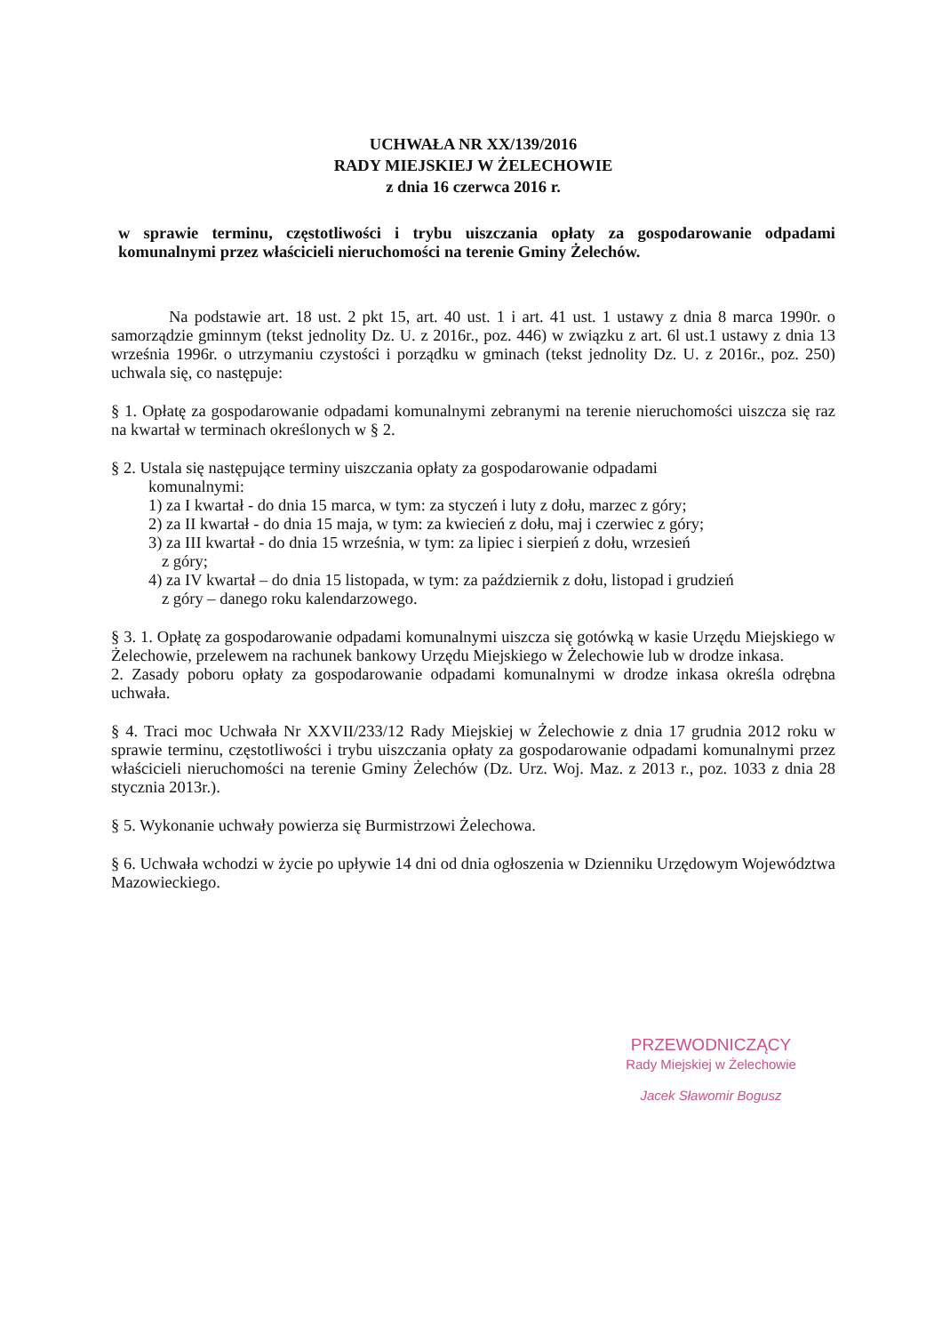UCHWAŁA NR XX/139/2016
RADY MIEJSKIEJ W ŻELECHOWIE
z dnia 16 czerwca 2016 r.
w sprawie terminu, częstotliwości i trybu uiszczania opłaty za gospodarowanie odpadami komunalnymi przez właścicieli nieruchomości na terenie Gminy Żelechów.
Na podstawie art. 18 ust. 2 pkt 15, art. 40 ust. 1 i art. 41 ust. 1 ustawy z dnia 8 marca 1990r. o samorządzie gminnym (tekst jednolity Dz. U. z 2016r., poz. 446) w związku z art. 6l ust.1 ustawy z dnia 13 września 1996r. o utrzymaniu czystości i porządku w gminach (tekst jednolity Dz. U. z 2016r., poz. 250) uchwala się, co następuje:
§ 1. Opłatę za gospodarowanie odpadami komunalnymi zebranymi na terenie nieruchomości uiszcza się raz na kwartał w terminach określonych w § 2.
§ 2. Ustala się następujące terminy uiszczania opłaty za gospodarowanie odpadami
komunalnymi:
1) za I kwartał - do dnia 15 marca, w tym: za styczeń i luty z dołu, marzec z góry;
2) za II kwartał - do dnia 15 maja, w tym: za kwiecień z dołu, maj i czerwiec z góry;
3) za III kwartał - do dnia 15 września, w tym: za lipiec i sierpień z dołu, wrzesień
z góry;
4) za IV kwartał – do dnia 15 listopada, w tym: za październik z dołu, listopad i grudzień
z góry – danego roku kalendarzowego.
§ 3. 1. Opłatę za gospodarowanie odpadami komunalnymi uiszcza się gotówką w kasie Urzędu Miejskiego w Żelechowie, przelewem na rachunek bankowy Urzędu Miejskiego w Żelechowie lub w drodze inkasa.
2. Zasady poboru opłaty za gospodarowanie odpadami komunalnymi w drodze inkasa określa odrębna uchwała.
§ 4. Traci moc Uchwała Nr XXVII/233/12 Rady Miejskiej w Żelechowie z dnia 17 grudnia 2012 roku w sprawie terminu, częstotliwości i trybu uiszczania opłaty za gospodarowanie odpadami komunalnymi przez właścicieli nieruchomości na terenie Gminy Żelechów (Dz. Urz. Woj. Maz. z 2013 r., poz. 1033 z dnia 28 stycznia 2013r.).
§ 5. Wykonanie uchwały powierza się Burmistrzowi Żelechowa.
§ 6. Uchwała wchodzi w życie po upływie 14 dni od dnia ogłoszenia w Dzienniku Urzędowym Województwa Mazowieckiego.
PRZEWODNICZĄCY
Rady Miejskiej w Żelechowie
Jacek Sławomir Bogusz